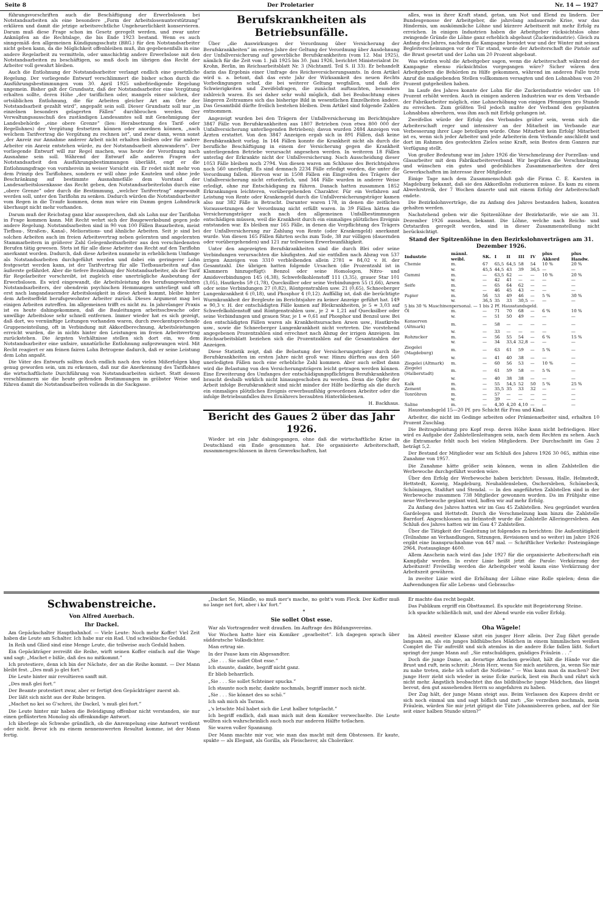Seite 8 Der Proletarier Nr. 14 — 1927
führungsvorschriften auch die Beschäftigung der Erwerbslosen bei Notstandsarbeiten als eine besondere „Form der Arbeitslosenunterstützung“ erklären und damit die jetzige arbeitsrechtliche Ungeheuerlichkeit konservieren. Darum muß diese Frage schon im Gesetz geregelt werden, und zwar unter Anknüpfen an die Rechtslage, die bis Ende 1923 bestand. Wenn es auch sinngemäß den allgemeinen Kündigungsschutz (BRG.) für den Notstandsarbeiter nicht geben kann, da die Möglichkeit offenbleiben muß, ihn gegebenenfalls in eine andere Regelarbeit zu vermitteln, oder umschichtig andere Erwerbslose mit den Notstandsarbeiten zu beschäftigen, so muß doch im übrigen das Recht der Arbeiter voll gewahrt bleiben.
Auch die Entlohnung der Notstandsarbeiter verlangt endlich eine gesetzliche Regelung. Der vorliegende Entwurf verschlimmert die bisher schon durch die Ausführungsbestimmungen vom 30. April 1925 unbefriedigende Regelung ungemein. Bisher galt der Grundsatz, daß der Notstandsarbeiter eine Vergütung erhalten sollte, deren Höhe „der tariflichen oder, mangels einer solchen, der ortsüblichen Entlohnung, die für Arbeiten gleicher Art am Orte der Notstandsarbeit gezahlt wird“, angepaßt sein soll. Dieser Grundsatz soll nur „in einzelnen besonders gelagerten Fällen“ durchbrochen werden. Der Verwaltungsausschuß des zuständigen Landesamtes soll mit Genehmigung der Landesbehörde „eine obere Grenze“ (lies: Herabsetzung des Tarif- oder Regellohnes) der Vergütung festsetzen können oder anordnen können, „nach welchem Tarifvertrag die Vergütung zu rechnen ist“, und zwar dann, wenn sonst „der Anreiz zur Annahme anderer Arbeit nicht erhalten bleiben oder für andere Arbeiter ein Anreiz entstehen würde, zu der Notstandsarbeit abzuwandern“. Der vorliegende Entwurf will zur Regel machen, was heute der Verordnung nach Ausnahme sein soll. Während der Entwurf alle anderen Fragen der Notstandsarbeit den Ausführungsbestimmungen überläßt, engt er die Entlohnungsfrage von vornherein in weiser Vorsicht ein. Er redet nicht mehr von dem Prinzip des Tariflohnes, sondern er will ohne jede Kautelen und ohne jede Beschränkung auf bestimmte Ausnahmefälle dem Vorstand der Landesarbeitslosenkasse das Recht geben, den Notstandsarbeiterlohn durch eine „obere Grenze“ oder durch die Bestimmung, „welcher Tarifvertrag“ angewandt werden soll, unter den Tariflohn zu senken. Dadurch würden die Notstandsarbeiter vom Regen in die Traufe kommen, denn nun wäre ein Damm gegen Lohndruck überhaupt nicht mehr vorhanden.
Darum muß der Reichstag ganz klar aussprechen, daß als Lohn nur der Tariflohn in Frage kommen kann. Mit Recht wehrt sich der Baugewerksbund gegen jede andere Regelung. Notstandsarbeiten sind in 90 von 100 Fällen Bauarbeiten, meist Tiefbau-, Straßen-, Kanal-, Meliorations- und ähnliche Arbeiten. Seit je sind bei solchen Arbeiten auch im freien Arbeitsvertrag neben gelernten und angelernten Stammarbeitern in größerer Zahl Gelegenheitsarbeiter aus den verschiedensten Berufen tätig gewesen. Stets ist für alle diese Arbeiter das Recht auf den Tariflohn anerkannt worden. Dadurch, daß diese Arbeiten nunmehr in erheblichem Umfange als Notstandsarbeiten durchgeführt werden und dabei ein geringerer Lohn festgesetzt werden kann, ist der Tarifvertrag für alle Tiefbauarbeiten auf das äußerste gefährdet. Aber die tiefere Bezahlung der Notstandsarbeiter, als der Tarif für Regelarbeiter vorschreibt, ist zugleich eine unerträgliche Ausbeutung der Erwerbslosen. Es wird eingewandt, die Arbeitsleistung des berufsungewohnten Notstandsarbeiters, der obendrein psychischen Hemmungen unterliegt und oft erst nach langandauernder Arbeitslosigkeit in diese Arbeit kommt, bleibe hinter dem Arbeitseffekt berufsgewohnter Arbeiter zurück. Dieses Argument mag bei einigen Arbeiten zutreffen. Im allgemeinen trifft es nicht zu. In jahrelanger Praxis ist es heute dahingekommen, daß die Bauleitungen arbeitsschwache oder unwillige Arbeitslose sehr schnell entfernen. Immer wieder hat es sich gezeigt, daß dort, wo vernünftige Leitungen vorhanden waren, durch zweckentsprechende Gruppeneinteilung, oft in Verbindung mit Akkordberechnung, Arbeitsleistungen erreicht wurden, die in nichts hinter den Leistungen im freien Arbeitsvertrag zurückstehen. Die ärgsten Verhältnisse stellen sich dort ein, wo dem Notstandsarbeiter eine unfaire, unnatürliche Entlohnung aufgezwungen wird. Mit Recht reagiert er am feinen fairen Lohn Betrogene dadurch, daß er seine Leistung dem Lohn anpaßt.
Die Väter des Entwurfs sollten doch endlich nach den vielen Mißerfolgen klug genug geworden sein, um zu erkennen, daß nur die Anerkennung des Tariflohnes die wirtschaftlichste Durchführung von Notstandsarbeiten sichert. Statt dessen verschlimmern sie die heute geltenden Bestimmungen in gröbster Weise und führen damit die Notstandsarbeiten vollends in die Sackgasse.
Berufskrankheiten als Betriebsunfälle.
Über „die Auswirkungen der Verordnung über Versicherung der Berufskrankheiten“ im ersten Jahre der Geltung der Verordnung über Ausdehnung der Unfallversicherung auf gewerbliche Berufskrankheiten (vom 12. Mai 1925), nämlich für die Zeit vom 1. Juli 1925 bis 30. Juni 1926, berichtet Ministerialrat Dr. Krohn, Berlin, im Reichsarbeitsblatt Nr. 3 (Nichtamtl. Teil S. II 33). Er behandelt darin das Ergebnis einer Umfrage des Reichsversicherungsamts. In dem Artikel wird u. a. betont, daß das erste Jahr der Wirksamkeit des neuen Rechts Vorbedingungen schuf, die bei weiterer Geltung wegfallen, und daß die Schwierigkeiten und Zweifelsfragen, die zunächst auftauchten, besonders zahlreich waren. Es sei daher sehr wohl möglich, daß bei Beobachtung eines längeren Zeitraumes sich das bisherige Bild in wesentlichen Einzelheiten ändere. Das Gesamtbild dürfte freilich bestehen bleiben. Dem Artikel sind folgende Zahlen entnommen.
Angezeigt wurden bei den Trägern der Unfallversicherung im Berichtsjahre 3847 Fälle von Berufskrankheiten aus 1807 Betrieben (von etwa 800 000 der Unfallversicherung unterliegenden Betrieben); davon wurden 2484 Anzeigen von Ärzten erstattet. Von den 3847 Anzeigen ergab sich in 891 Fällen, daß keine Berufskrankheit vorlag. In 144 Fällen konnte die Krankheit nicht als durch die berufliche Beschäftigung in einem der Versicherung gegen die Krankheit unterliegenden Betriebe verursacht angesehen werden. In weiteren 18 Fällen unterlag der Erkrankte nicht der Unfallversicherung. Nach Ausscheidung dieser 1053 Fälle bleiben noch 2794. Von diesen waren am Schlusse des Berichtsjahres noch 560 unerledigt. Es sind demnach 2234 Fälle erledigt worden, die unter die Verordnung fallen. Hiervon war in 1508 Fällen ein Eingreifen des Trägers der Unfallversicherung nicht erforderlich, und 344 Fälle wurden in anderer Weise erledigt, ohne zur Entschädigung zu führen. Danach hatten zusammen 1852 Erkrankungen leichteren, vorübergehenden Charakter. Für ein Verfahren auf Leistung von Rente oder Krankengeld durch die Unfallversicherungsträger kamen also nur 382 Fälle in Betracht. Darunter waren 178, in denen die zeitlichen Voraussetzungen der Verordnung nicht erfüllt waren. In 39 Fällen hätten die Versicherungsträger auch nach den allgemeinen Unfallbestimmungen entschädigen müssen, weil die Krankheit durch ein einmaliges plötzliches Ereignis entstanden war. Es bleiben nur 165 Fälle, in denen die Verpflichtung des Trägers der Unfallversicherung zur Zahlung von Rente (oder Krankengeld) anerkannt wurde. Von diesen 165 Fällen führten sechs zum Tode, 38 zur völligen (dauernden oder vorübergehenden) und 121 zur teilweisen Erwerbsunfähigkeit.
Unter den angezeigten Berufskrankheiten sind die durch Blei oder seine Verbindungen verursachten die häufigsten. Auf sie entfallen nach Abzug von 537 irrigen Anzeigen von 3310 verbleibenden allein 2781 = 84,02 v. H. der Gesamtzahl. Die übrigen hatten folgende Ursachen (die Prozentzahl ist in Klammern hinzugefügt): Benzol oder seine Homologen, Nitro- und Amidoverbindungen 145 (4,38), Schwefelkohlenstoff 111 (3,35), grauer Star 101 (3,05), Hautkrebs 59 (1,78), Quecksilber oder seine Verbindungen 55 (1,66), Arsen oder seine Verbindungen 27 (0,82), Röntgenstrahlen usw. 21 (0,65), Schneeberger Lungenkrankheit 6 (0,18), und Phosphor 4 (0,12). Auffällig ist, daß die berüchtigte Wurmkrankheit der Bergleute im Berichtsjahre zu keiner Anzeige geführt hat. 149 = 90,3 v. H. der entschädigten Fälle kamen auf Bleikrankheiten, je 5 = 3,03 auf Schwefelkohlenstoff und Röntgenstrahlen usw., je 2 = 1,21 auf Quecksilber oder seine Verbindungen und grauen Star, je 1 = 0,61 auf Phosphor und Benzol usw. Bei den entschädigten Fällen waren als Krankheitsursachen Arsen usw., Hautkrebs usw., sowie die Schneeberger Lungenkrankheit nicht vertreten. Die vorstehend angegebenen Prozentzahlen sind errechnet nach Abzug der irrigen Anzeigen. Im Reichsarbeitsblatt beziehen sich die Prozentzahlen auf die Gesamtzahlen der Anzeigen.
Diese Statistik zeigt, daß die Belastung der Versicherungsträger durch die Berufskrankheiten im ersten Jahre nicht groß war. Hinzu dürften aus den 560 unerledigten Fällen noch eine erhebliche Zahl kommen. Aber auch selbst dann wird die Belastung von den Versicherungsträgern leicht getragen werden können. Eine Erweiterung des Umfanges der entschädigungspflichtigen Berufskrankheiten braucht deshalb wirklich nicht hinausgeschoben zu werden. Denn die Opfer der Arbeit infolge Berufskrankheit sind nicht minder der Hilfe bedürftig als die durch ein einmaliges plötzliches Ereignis erwerbsunfähig gewordenen Arbeiter oder die infolge Betriebsunfalles ihres Ernährers beraubten Hinterbliebenen.
H. Backhaus.
Bericht des Gaues 2 über das Jahr 1926.
Wieder ist ein Jahr dahingegangen, ohne daß die wirtschaftliche Krise in Deutschland ein Ende genommen hat. Die organisierte Arbeiterschaft, zusammengeschlossen in ihren Gewerkschaften, hat
alles, was in ihrer Kraft stand, getan, um Not und Elend zu lindern. Der Bundesgenosse der Arbeitgeber, die jahrelang andauernde Krise, war das Hindernis, um auskömmliche Löhne und kürzere Arbeitszeit mit mehr Erfolg zu erreichen. In einigen Industrien haben die Arbeitgeber rücksichtslos ohne zwingende Gründe die Löhne ganz erheblich abgebaut (Zuckerindustrie). Gleich zu Anfang des Jahres, nachdem die Kampagne beendet war und der Winter mit seinen Begleiterscheinungen vor der Tür stand, wurde der Arbeiterschaft die Pistole auf die Brust gesetzt und der Lohn um 20 Prozent abgebaut.
Was würden wohl die Arbeitgeber sagen, wenn die Arbeiterschaft während der Kampagne ebenso rücksichtslos vorgegangen wäre? Sicher wären den Arbeitgebern die Behörden zu Hilfe gekommen, während im anderen Falle trotz Anruf die maßgebenden Stellen vollkommen versagten und den Lohnabbau von 20 Prozent gutgeheißen haben.
Im Laufe des Jahres konnte der Lohn für die Zuckerindustrie wieder um 10 Prozent erhöht werden. Auch in einigen anderen Industrien war es dem Verbande der Fabrikarbeiter möglich, eine Lohnerhöhung von einigen Pfennigen pro Stunde zu erreichen. Zum größten Teil jedoch mußte der Verband den geplanten Lohnabbau abwehren, was ihm auch mit Erfolg gelungen ist.
Zweifellos würde der Erfolg des Verbandes größer sein, wenn sich die Arbeiterschaft reger und intensiver an der Mitarbeit im Verbande zur Verbesserung ihrer Lage beteiligen würde. Ohne Mitarbeit kein Erfolg! Mitarbeit ist es, wenn sich jeder Arbeiter und jede Arbeiterin dem Verbande anschließt und dort im Rahmen des gesteckten Zieles seine Kraft, sein Bestes dem Ganzen zur Verfügung stellt.
Von großer Bedeutung war im Jahre 1926 die Verschmelzung der Porzellan- und Glasarbeiter mit dem Fabrikarbeiterverband. Wir begrüßen die Verschmelzung und wünschen ein gutes und gedeihliches Zusammenarbeiten der drei Gewerkschaften im Interesse ihrer Mitglieder.
Einige Tage nach dem Zusammenschluß gab die Firma C. E. Karsten in Magdeburg bekannt, daß sie den Akkordlohn reduzieren müsse. Es kam zu einem Abwehrstreik, der 7 Wochen dauerte und mit einem Erfolg der Arbeiterschaft endete.
Die Bezirkslohnverträge, die zu Anfang des Jahres bestanden haben, konnten gehalten werden.
Nachstehend geben wir die Spitzenlöhne der Bezirkstarife, wie sie am 31. Dezember 1926 aussahen, bekannt. Die Löhne, welche nach Reichs- und Ortstarifen geregelt werden, sind in dieser Zusammenstellung nicht berücksichtigt.
Stand der Spitzenlöhne in den Bezirkslohnverträgen am 31. Dezember 1926.
| Industrie | männl. weibl. | SK. | I | II | III | IV | plus Akkord | plus Handw. |
| --- | --- | --- | --- | --- | --- | --- | --- | --- |
| Chemie | m. | 67 | 65,5 | 64,5 | 58 | 54 | 10 % | 20 % |
| | w. | 45,5 | 44,5 | 43 | 39 | 36,5 | — | — |
| Gummi | m. | — | 63,5 | 62 | — | — | 10 % | 20 % |
| | w. | — | 42 | 41 | — | — | — | — |
| Seife | m. | — | 65 | 64 | 62 | — | — | — |
| | w. | — | 46 | 45 | 43 | — | — | — |
| Papier | m. | 56 | 53 | 49 | 46 | — | 5 % | 30 % |
| | w. | 36,5 | 35 | 33 | 30,5 | — | — | — |
| 5 bis 30 % Maschinenpersonal. — 1 bis 2 Pf. Hausstandsgeld. | | | | | | | | |
| Öl | m. | — | 71 | 70 | 68 | — | 6 % | 10 % |
| | w. | — | 51 | 50 | 49 | — | — | — |
| Konserven (Altmark) | m. | — | 58 | — | — | — | — | — |
| | w. | — | 33 | — | — | — | — | — |
| Rohzucker | m. | — | 56 | 55 | 54 | — | 6 % | 15 % |
| | w. | — | 34 | 33,4 | 32,8 | — | — | — |
| Ziegelei (Magdeburg) | m. | — | 63 | 61 | 59 | — | 5 % | — |
| | w. | — | 41 | 40 | 38 | — | — | — |
| Ziegelei (Altmark) | m. | — | 60 | 56 | 53 | — | 10 % | — |
| Ziegelei (Halberstadt) | m. | — | 61 | 59 | 58 | — | 5 % | — |
| | w. | — | 40 | 38 | 38 | — | — | — |
| Kalk | m. | — | 55 | 54,5 | 52 | 50 | 5 % | 25 % |
| Zement | m. | — | 35,5 | 35 | 33 | 32 | — | — |
| Tonröhren | m. | — | 57 | — | — | — | — | — |
| | w. | — | 39 | — | — | — | — | — |
| Saline | m. | — | 4,30 | 4,20 | 4,10 | — | — | — |
Hausstandsgeld 15—20 Pf. pro Schicht für Frau und Kind.
Arbeiter, die nicht im Gedinge arbeiten oder Prämienarbeiter sind, erhalten 10 Prozent Zuschlag.
Die Beitragsleistung pro Kopf resp. deren Höhe kann nicht befriedigen. Hier wird es Aufgabe der Zahlstellenleitungen sein, nach dem Rechten zu sehen. Auch die Extramarke fehlt noch bei vielen Mitgliedern. Der Durchschnitt im Gau 2 beträgt 5,2.
Der Bestand der Mitglieder war am Schluß des Jahres 1926 30 065, mithin eine Zunahme von 1957.
Die Zunahme hätte größer sein können, wenn in allen Zahlstellen die Werbewoche durchgeführt worden wäre.
Über den Erfolg der Werbewoche haben berichtet: Dessau, Halle, Helmstedt, Hettstedt, Koswig, Magdeburg, Neuhaldensleben, Oschersleben, Schönebeck, Schöningen, Staßfurt und Stendal. — In den angeführten Zahlstellen sind in der Werbewoche zusammen 738 Mitglieder gewonnen worden. Da im Frühjahr eine neue Werbewoche geplant wird, hoffen wir auf mehr Erfolg.
Zu Anfang des Jahres hatten wir im Gau 45 Zahlstellen. Neu gegründet wurden Gardelegen und Hettstedt. Durch die Verschmelzung kam hinzu die Zahlstelle Barrdorf. Angeschlossen an Helmstedt wurde die Zahlstelle Alleringersleben. Am Schluß des Jahres hatten wir im Gau 47 Zahlstellen.
Über die Tätigkeit der Gauleitung ist folgendes zu berichten: Die Außentätigkeit (Teilnahme an Verhandlungen, Sitzungen, Revisionen und so weiter) im Jahre 1926 ergibt eine Inanspruchnahme von 447 mal. — Schriftlicher Verkehr: Posteingänge 2964, Postausgänge 4600.
Allem Anschein nach wird das Jahr 1927 für die organisierte Arbeiterschaft ein Kampfjahr werden. In erster Linie heißt jetzt die Parole: Verkürzung der Arbeitszeit! Freiwillig werden die Arbeitgeber wohl kaum eine Verkürzung der Arbeitszeit gewähren.
In zweiter Linie wird die Erhöhung der Löhne eine Rolle spielen; denn die Aufwendungen für alle Lebens- und Gebrauchs-
Schwabenstreiche.
Von Alfred Auerbach.
Ihr Dackel.
Am Gepäckschalter Hauptbahnhof. — Viele Leute: Noch mehr Koffer! Viel Zeit haben die Leute am Schalter. Ich habe nur ein Rad. Und schwäbische Geduld.
In Reih und Glied sind eine Menge Leute, die teilweise auch Geduld haben.
Ein Gepäckträger zerreißt die Reihe, wirft seinen Koffer einfach auf die Wage und sagt: „Machet e bißle, daß des no mitkommt.“
Ich protestiere, denn ich bin der Nächste, der an die Reihe kommt. — Der Mann bleibt fest. „Des muß jo glei fort.“
Die Leute hinter mir revoltieren sanft mit.
„Des muß glei fort.“
Der Beamte protestiert zwar, aber er fertigt den Gepäckträger zuerst ab.
Der läßt sich nicht aus der Ruhe bringen.
„Machet no kei so G'schrei, ihr Dackel, 's muß glei fort.“
Die Leute hinter mir haben die Beleidigung offenbar nicht verstanden, sie nur einen geflüsterten Monolog als offenkundige Antwort.
Ich überlege als Schwabe gründlich, ob die Anrempelung eine Antwort verdient oder nicht. Bevor ich zu einem nennenswerten Resultat komme, ist der Mann fertig.
„Dacket Se, Mändle, so muß mer's mache, no geht's vom Fleck. Der Koffer muß no lange net fort, aber i ka' fort.“
*
Sie sollet Obst esse.
War als Vortragender weit draußen. Im Auftrage des Bildungsvereins.
Vor Wochen hatte hier ein Komiker „gearbeitet“. Ich dagegen sprach über süddeutsche Volksdichter.
Man ertrug sie.
In der Pause kam ein Abgesandter.
„Sie . . . Sie sollet Obst esse.“
Ich staunte, dankte, begriff nicht ganz.
Er blieb beharrlich.
„Sie . . . Sie sollet Schteiner spucka.“
Ich staunte noch mehr, dankte nochmals, begriff immer noch nicht.
„Sie . . . Sie könnet des so schö.“
Ich sah mich als Tarzan.
„'s letschte Mol habet sich die Leut halber totgelacht.“
Ich begriff endlich, daß man mich mit dem Komiker verwechselte. Die Leute wollten sich wahrscheinlich auch noch zur anderen Hälfte totlachen.
Sie waren voller Spannung.
Der Mann machte mir vor, wie man das macht mit dem Obstessen. Er kaute, spukte — als Elegant, als Gorilla, als Fleischerer, als Choleriker.
Er machte das recht begabt.
Das Publikum ergriff ein Obsttaumel. Es spuckte mit Begeisterung Steine.
Ich spuckte schließlich mit, und der Abend wurde ein voller Erfolg.
*
Oha Wägele!
Im Abteil zweiter Klasse sitzt ein junger Herr allein. Der Zug fährt gerade langsam an, als ein junges bildhübsches Mädchen in einem himmlischen weißen Complet die Tür aufreißt und sich atemlos in die andere Ecke fallen läßt. Sofort springt der junge Mann auf: „Sie entschuldigen, gnädiges Fräulein . . .“
Doch die junge Dame, an derartige Attacken gewöhnt, hält die Hände vor die Brust und ruft, nein schreit: „Mein Herr, wenn Sie mich anrühren, ja, wenn Sie mir zu nahe treten, ziehe ich sofort die Notleine.“ — Was kann man da machen? Der junge Herr zieht sich wieder in seine Ecke zurück, liest ein Buch und rührt sich nicht mehr. Ängstlich beobachtet ihn das bildhübsche junge Mädchen, das längst bereut, den gut aussehenden Herrn so angefahren zu haben.
Der Zug hält, der junge Mann steigt aus. Beim Verlassen des Kupees dreht er sich noch einmal um und sagt höflich und zart: „Sie verzeihen nochmals, mein Fräulein, würden Sie mir jetzt gütigst die Tüte Johannisbeeren geben, auf der Sie seit einer halben Stunde sitzen?“